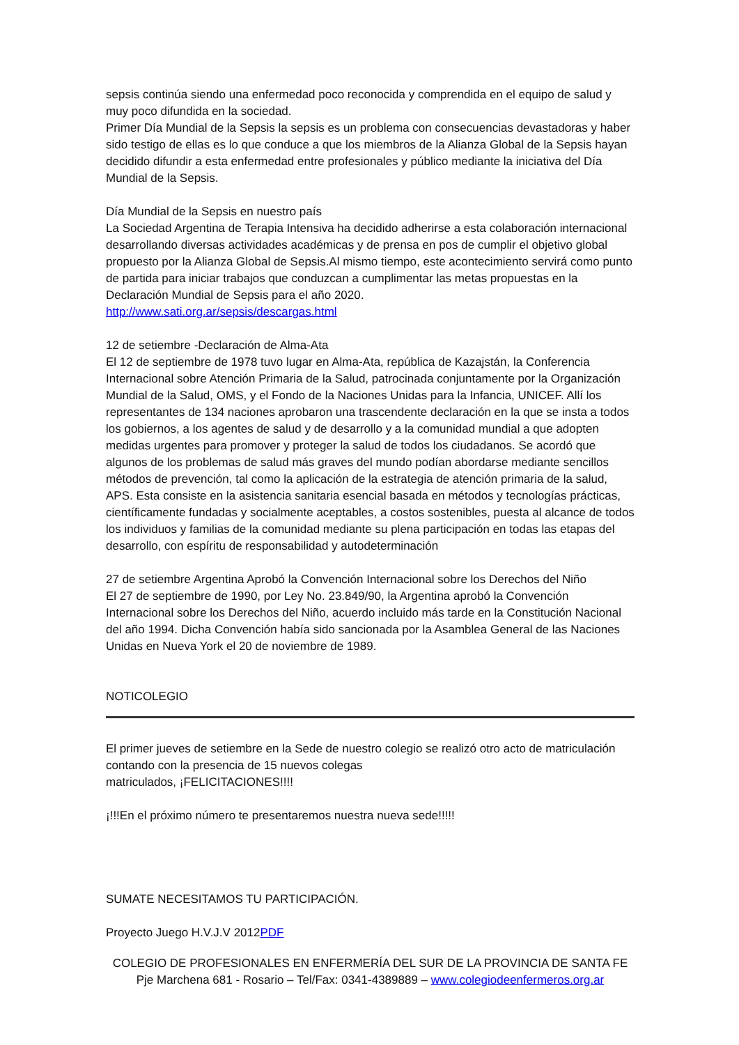sepsis continúa siendo una enfermedad poco reconocida y comprendida en el equipo de salud y muy poco difundida en la sociedad.
Primer Día Mundial de la Sepsis la sepsis es un problema con consecuencias devastadoras y haber sido testigo de ellas es lo que conduce a que los miembros de la Alianza Global de la Sepsis hayan decidido difundir a esta enfermedad entre profesionales y público mediante la iniciativa del Día Mundial de la Sepsis.
Día Mundial de la Sepsis en nuestro país
La Sociedad Argentina de Terapia Intensiva ha decidido adherirse a esta colaboración internacional desarrollando diversas actividades académicas y de prensa en pos de cumplir el objetivo global propuesto por la Alianza Global de Sepsis.Al mismo tiempo, este acontecimiento servirá como punto de partida para iniciar trabajos que conduzcan a cumplimentar las metas propuestas en la Declaración Mundial de Sepsis para el año 2020.
http://www.sati.org.ar/sepsis/descargas.html
12 de setiembre -Declaración de Alma-Ata
El 12 de septiembre de 1978 tuvo lugar en Alma-Ata, república de Kazajstán, la Conferencia Internacional sobre Atención Primaria de la Salud, patrocinada conjuntamente por la Organización Mundial de la Salud, OMS, y el Fondo de la Naciones Unidas para la Infancia, UNICEF. Allí los representantes de 134 naciones aprobaron una trascendente declaración en la que se insta a todos los gobiernos, a los agentes de salud y de desarrollo y a la comunidad mundial a que adopten medidas urgentes para promover y proteger la salud de todos los ciudadanos. Se acordó que algunos de los problemas de salud más graves del mundo podían abordarse mediante sencillos métodos de prevención, tal como la aplicación de la estrategia de atención primaria de la salud, APS. Esta consiste en la asistencia sanitaria esencial basada en métodos y tecnologías prácticas, científicamente fundadas y socialmente aceptables, a costos sostenibles, puesta al alcance de todos los individuos y familias de la comunidad mediante su plena participación en todas las etapas del desarrollo, con espíritu de responsabilidad y autodeterminación
27 de setiembre Argentina Aprobó la Convención Internacional sobre los Derechos del Niño
El 27 de septiembre de 1990, por Ley No. 23.849/90, la Argentina aprobó la Convención Internacional sobre los Derechos del Niño, acuerdo incluido más tarde en la Constitución Nacional del año 1994. Dicha Convención había sido sancionada por la Asamblea General de las Naciones Unidas en Nueva York el 20 de noviembre de 1989.
NOTICOLEGIO
El primer jueves de setiembre en la Sede de nuestro colegio se realizó otro acto de matriculación contando con la presencia de 15 nuevos colegas
matriculados, ¡FELICITACIONES!!!!
¡!!!En el próximo número te presentaremos nuestra nueva sede!!!!!
SUMATE NECESITAMOS TU PARTICIPACIÓN.
Proyecto Juego H.V.J.V 2012PDF
COLEGIO DE PROFESIONALES EN ENFERMERÍA DEL SUR DE LA PROVINCIA DE SANTA FE
Pje Marchena 681 - Rosario – Tel/Fax: 0341-4389889 – www.colegiodeenfermeros.org.ar